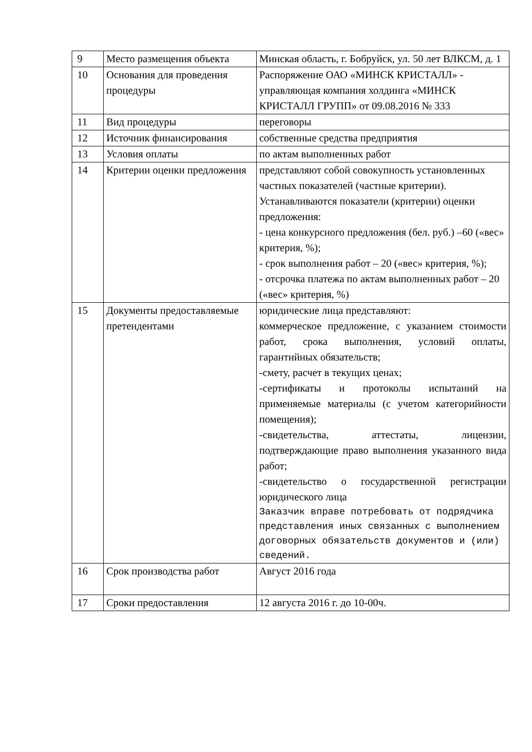| 9 | Место размещения объекта | Минская область, г. Бобруйск, ул. 50 лет ВЛКСМ, д. 1 |
| 10 | Основания для проведения процедуры | Распоряжение ОАО «МИНСК КРИСТАЛЛ» - управляющая компания холдинга «МИНСК КРИСТАЛЛ ГРУПП» от 09.08.2016 № 333 |
| 11 | Вид процедуры | переговоры |
| 12 | Источник финансирования | собственные средства предприятия |
| 13 | Условия оплаты | по актам выполненных работ |
| 14 | Критерии оценки предложения | представляют собой совокупность установленных частных показателей (частные критерии). Устанавливаются показатели (критерии) оценки предложения: - цена конкурсного предложения (бел. руб.) –60 («вес» критерия, %); - срок выполнения работ – 20 («вес» критерия, %); - отсрочка платежа по актам выполненных работ – 20 («вес» критерия, %) |
| 15 | Документы предоставляемые претендентами | юридические лица представляют: коммерческое предложение, с указанием стоимости работ, срока выполнения, условий оплаты, гарантийных обязательств; -смету, расчет в текущих ценах; -сертификаты и протоколы испытаний на применяемые материалы (с учетом категорийности помещения); -свидетельства, аттестаты, лицензии, подтверждающие право выполнения указанного вида работ; -свидетельство о государственной регистрации юридического лица Заказчик вправе потребовать от подрядчика представления иных связанных с выполнением договорных обязательств документов и (или) сведений. |
| 16 | Срок производства работ | Август 2016 года |
| 17 | Сроки предоставления | 12 августа 2016 г. до 10-00ч. |